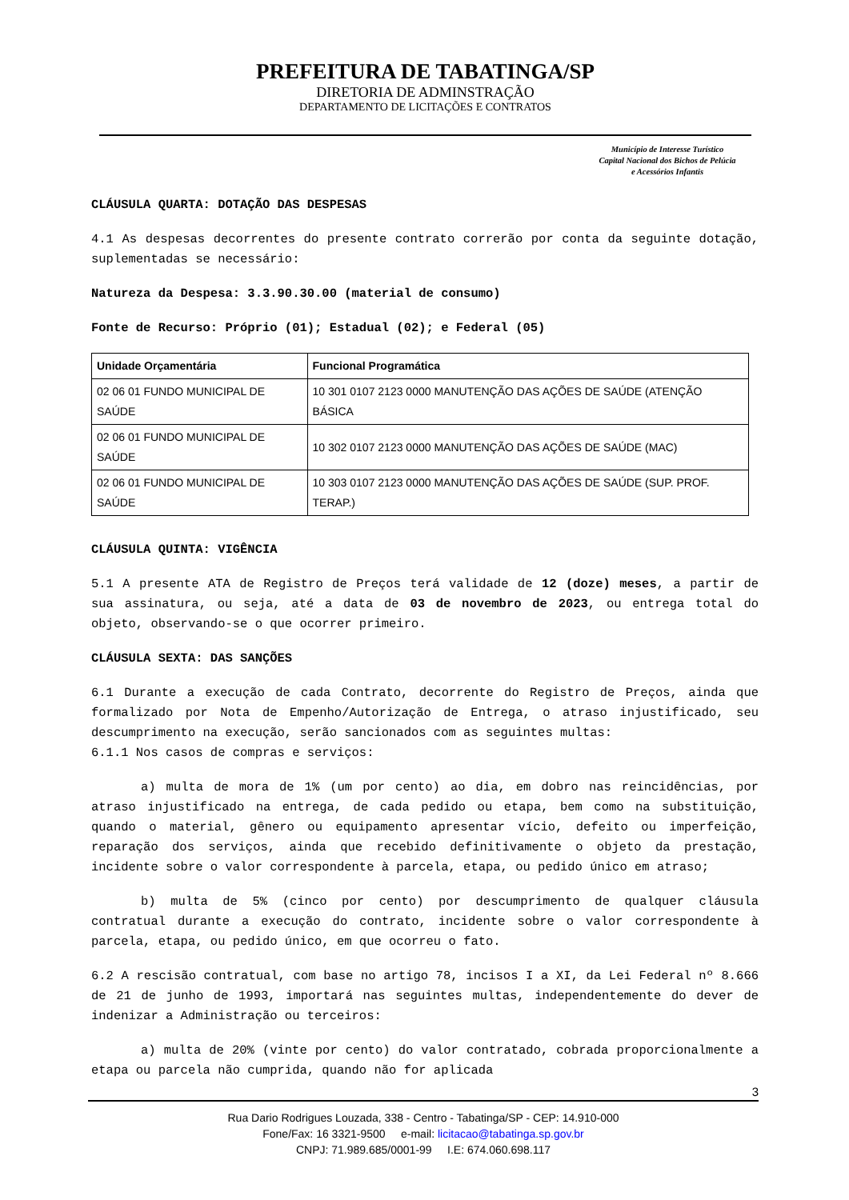PREFEITURA DE TABATINGA/SP
DIRETORIA DE ADMINSTRAÇÃO
DEPARTAMENTO DE LICITAÇÕES E CONTRATOS
Município de Interesse Turístico
Capital Nacional dos Bichos de Pelúcia
e Acessórios Infantis
CLÁUSULA QUARTA: DOTAÇÃO DAS DESPESAS
4.1 As despesas decorrentes do presente contrato correrão por conta da seguinte dotação, suplementadas se necessário:
Natureza da Despesa: 3.3.90.30.00 (material de consumo)
Fonte de Recurso: Próprio (01); Estadual (02); e Federal (05)
| Unidade Orçamentária | Funcional Programática |
| --- | --- |
| 02 06 01 FUNDO MUNICIPAL DE SAÚDE | 10 301 0107 2123 0000 MANUTENÇÃO DAS AÇÕES DE SAÚDE (ATENÇÃO BÁSICA |
| 02 06 01 FUNDO MUNICIPAL DE SAÚDE | 10 302 0107 2123 0000 MANUTENÇÃO DAS AÇÕES DE SAÚDE (MAC) |
| 02 06 01 FUNDO MUNICIPAL DE SAÚDE | 10 303 0107 2123 0000 MANUTENÇÃO DAS AÇÕES DE SAÚDE (SUP. PROF. TERAP.) |
CLÁUSULA QUINTA: VIGÊNCIA
5.1 A presente ATA de Registro de Preços terá validade de 12 (doze) meses, a partir de sua assinatura, ou seja, até a data de 03 de novembro de 2023, ou entrega total do objeto, observando-se o que ocorrer primeiro.
CLÁUSULA SEXTA: DAS SANÇÕES
6.1 Durante a execução de cada Contrato, decorrente do Registro de Preços, ainda que formalizado por Nota de Empenho/Autorização de Entrega, o atraso injustificado, seu descumprimento na execução, serão sancionados com as seguintes multas:
6.1.1 Nos casos de compras e serviços:
a) multa de mora de 1% (um por cento) ao dia, em dobro nas reincidências, por atraso injustificado na entrega, de cada pedido ou etapa, bem como na substituição, quando o material, gênero ou equipamento apresentar vício, defeito ou imperfeição, reparação dos serviços, ainda que recebido definitivamente o objeto da prestação, incidente sobre o valor correspondente à parcela, etapa, ou pedido único em atraso;
b) multa de 5% (cinco por cento) por descumprimento de qualquer cláusula contratual durante a execução do contrato, incidente sobre o valor correspondente à parcela, etapa, ou pedido único, em que ocorreu o fato.
6.2 A rescisão contratual, com base no artigo 78, incisos I a XI, da Lei Federal nº 8.666 de 21 de junho de 1993, importará nas seguintes multas, independentemente do dever de indenizar a Administração ou terceiros:
a) multa de 20% (vinte por cento) do valor contratado, cobrada proporcionalmente a etapa ou parcela não cumprida, quando não for aplicada
3
Rua Dario Rodrigues Louzada, 338 - Centro - Tabatinga/SP - CEP: 14.910-000
Fone/Fax: 16 3321-9500 e-mail: licitacao@tabatinga.sp.gov.br
CNPJ: 71.989.685/0001-99 I.E: 674.060.698.117